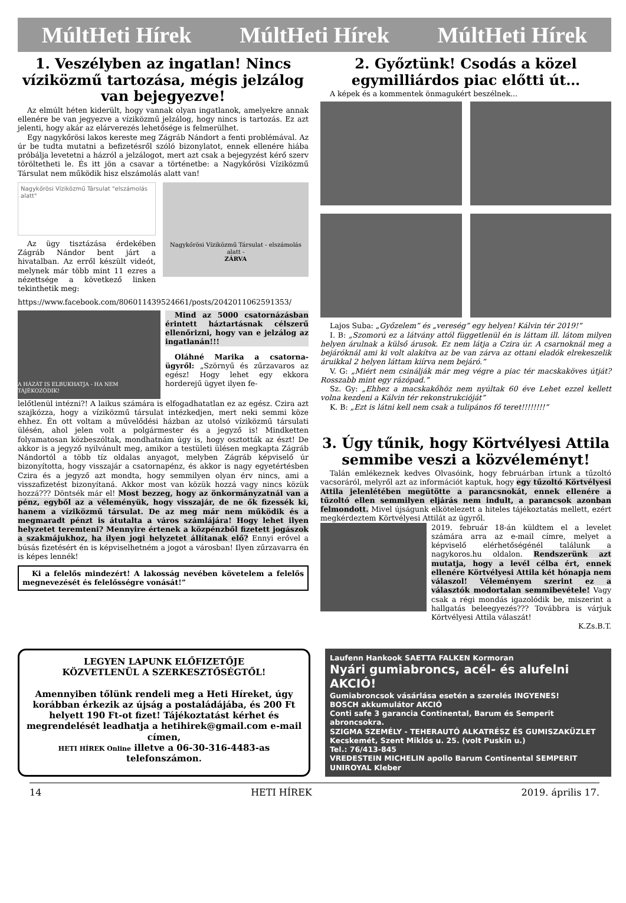MúltHeti Hírek MúltHeti Hírek MúltHeti Hírek
1. Veszélyben az ingatlan! Nincs víziközmű tartozása, mégis jelzálog van bejegyezve!
Az elmúlt héten kiderült, hogy vannak olyan ingatlanok, amelyekre annak ellenére be van jegyezve a víziközmű jelzálog, hogy nincs is tartozás. Ez azt jelenti, hogy akár az elárverezés lehetősége is felmerülhet.
Egy nagykőrösi lakos kereste meg Zágráb Nándort a fenti problémával. Az úr be tudta mutatni a befizetésről szóló bizonylatot, ennek ellenére hiába próbálja levetetni a házról a jelzálogot, mert azt csak a bejegyzést kérő szerv töröltetheti le. És itt jön a csavar a történetbe: a Nagykőrösi Víziközmű Társulat nem működik hisz elszámolás alatt van!
Nagykőrösi Víziközmű Társulat "elszámolás alatt"
Az ügy tisztázása érdekében Zágráb Nándor bent járt a hivatalban. Az erről készült videót, melynek már több mint 11 ezres a nézettsége a következő linken tekinthetik meg:
Nagykőrösi Víziközmű Társulat - elszámolás alatt -
ZÁRVA
https://www.facebook.com/806011439524661/posts/2042011062591353/
A HÁZÁT IS ELBUKHATJA - HA NEM TÁJÉKOZÓDIK!
Mind az 5000 csatornázásban érintett háztartásnak célszerű ellenőrizni, hogy van e jelzálog az ingatlanán!!!
Oláhné Marika a csatorna-ügyről: „Szörnyű és zűrzavaros az egész! Hogy lehet egy ekkora horderejű ügyet ilyen fe-
lelőtlenül intézni?! A laikus számára is elfogadhatatlan ez az egész. Czira azt szajkózza, hogy a víziközmű társulat intézkedjen, mert neki semmi köze ehhez. Én ott voltam a művelődési házban az utolsó víziközmű társulati ülésén, ahol jelen volt a polgármester és a jegyző is! Mindketten folyamatosan közbeszóltak, mondhatnám úgy is, hogy osztották az észt! De akkor is a jegyző nyilvánult meg, amikor a testületi ülésen megkapta Zágráb Nándortól a több tíz oldalas anyagot, melyben Zágráb képviselő úr bizonyította, hogy visszajár a csatornapénz, és akkor is nagy egyetértésben Czira és a jegyző azt mondta, hogy semmilyen olyan érv nincs, ami a visszafizetést bizonyítaná. Akkor most van közük hozzá vagy nincs közük hozzá??? Döntsék már el! Most bezzeg, hogy az önkormányzatnál van a pénz, egyből az a véleményük, hogy visszajár, de ne ők fizessék ki, hanem a víziközmű társulat. De az meg már nem működik és a megmaradt pénzt is átutalta a város számlájára! Hogy lehet ilyen helyzetet teremteni? Mennyire értenek a közpénzből fizetett jogászok a szakmájukhoz, ha ilyen jogi helyzetet állítanak elő? Ennyi erővel a búsás fizetésért én is képviselhetném a jogot a városban! Ilyen zűrzavarra én is képes lennék!
Ki a felelős mindezért! A lakosság nevében követelem a felelős megnevezését és felelősségre vonását!”
2. Győztünk! Csodás a közel egymilliárdos piac előtti út…
A képek és a kommentek önmagukért beszélnek...
Lajos Suba: „Győzelem” és „vereség” egy helyen! Kálvin tér 2019!”
I. B: „Szomorú ez a látvány attól függetlenül én is láttam ill. látom milyen helyen árulnak a külső árusok. Ez nem látja a Czira úr. A csarnoknál meg a bejáróknál ami ki volt alakítva az be van zárva az ottani eladók elrekeszelik áruikkal 2 helyen láttam kiírva nem bejáró.”
V. G: „Miért nem csinálják már meg végre a piac tér macskaköves útját?Rosszabb mint egy rázópad.”
Sz. Gy: „Ehhez a macskakőhöz nem nyúltak 60 éve Lehet ezzel kellett volna kezdeni a Kálvin tér rekonstrukcióját”
K. B: „Ezt is látni kell nem csak a tulipános fő teret!!!!!!!!”
3. Úgy tűnik, hogy Körtvélyesi Attila semmibe veszi a közvéleményt!
Talán emlékeznek kedves Olvasóink, hogy februárban írtunk a tűzoltó vacsoráról, melyről azt az információt kaptuk, hogy egy tűzoltó Körtvélyesi Attila jelenlétében megütötte a parancsnokát, ennek ellenére a tűzoltó ellen semmilyen eljárás nem indult, a parancsok azonban felmondott. Mivel újságunk elkötelezett a hiteles tájékoztatás mellett, ezért megkérdeztem Körtvélyesi Attilát az ügyről.
2019. február 18-án küldtem el a levelet számára arra az e-mail címre, melyet a képviselő elérhetőségénél találunk a nagykoros.hu oldalon. Rendszerünk azt mutatja, hogy a levél célba ért, ennek ellenére Körtvélyesi Attila két hónapja nem válaszol! Véleményem szerint ez a választók modortalan semmibevétele! Vagy csak a régi mondás igazolódik be, miszerint a hallgatás beleegyezés??? Továbbra is várjuk Körtvélyesi Attila válaszát!
K.Zs.B.T.
LEGYEN LAPUNK ELŐFIZETŐJE
KÖZVETLENÜL A SZERKESZTŐSÉGTŐL!
Amennyiben tőlünk rendeli meg a Heti Híreket, úgy korábban érkezik az újság a postaládájába, és 200 Ft helyett 190 Ft-ot fizet! Tájékoztatást kérhet és megrendelését leadhatja a hetihirek@gmail.com e-mail címen,
HETI HÍREK Online illetve a 06-30-316-4483-as telefonszámon.
Laufenn Hankook SAETTA FALKEN Kormoran
Nyári gumiabroncs, acél- és alufelni AKCIÓ!
Gumiabroncsok vásárlása esetén a szerelés INGYENES!
BOSCH akkumulátor AKCIÓ
Conti safe 3 garancia Continental, Barum és Semperit abroncsokra.
SZIGMA SZEMÉLY - TEHERAUTÓ ALKATRÉSZ ÉS GUMISZAKÜZLET Kecskemét, Szent Miklós u. 25. (volt Puskin u.)
Tel.: 76/413-845
VREDESTEIN MICHELIN apollo Barum Continental SEMPERIT UNIROYAL Kleber
14 HETI HÍREK 2019. április 17.